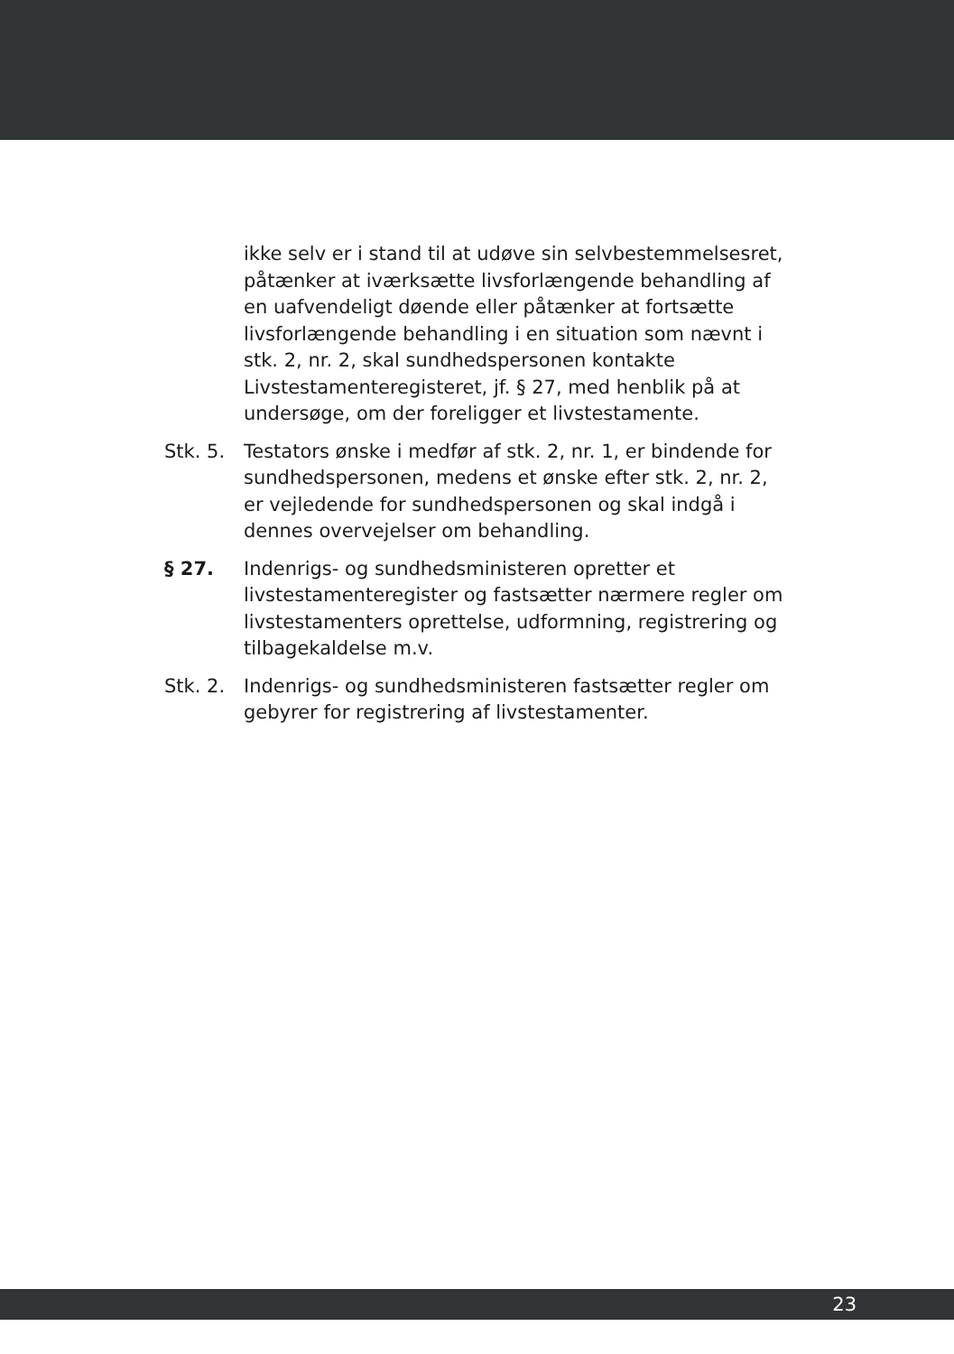ikke selv er i stand til at udøve sin selvbestemmelsesret, påtænker at iværksætte livsforlængende behandling af en uafvendeligt døende eller påtænker at fortsætte livsforlængende behandling i en situation som nævnt i stk. 2, nr. 2, skal sundhedspersonen kontakte Livstestamenteregisteret, jf. § 27, med henblik på at undersøge, om der foreligger et livstestamente.
Stk. 5.
Testators ønske i medfør af stk. 2, nr. 1, er bindende for sundhedspersonen, medens et ønske efter stk. 2, nr. 2, er vejledende for sundhedspersonen og skal indgå i dennes overvejelser om behandling.
§ 27. Indenrigs- og sundhedsministeren opretter et livstestamenteregister og fastsætter nærmere regler om livstestamenters oprettelse, udformning, registrering og tilbagekaldelse m.v.
Stk. 2.
Indenrigs- og sundhedsministeren fastsætter regler om gebyrer for registrering af livstestamenter.
23